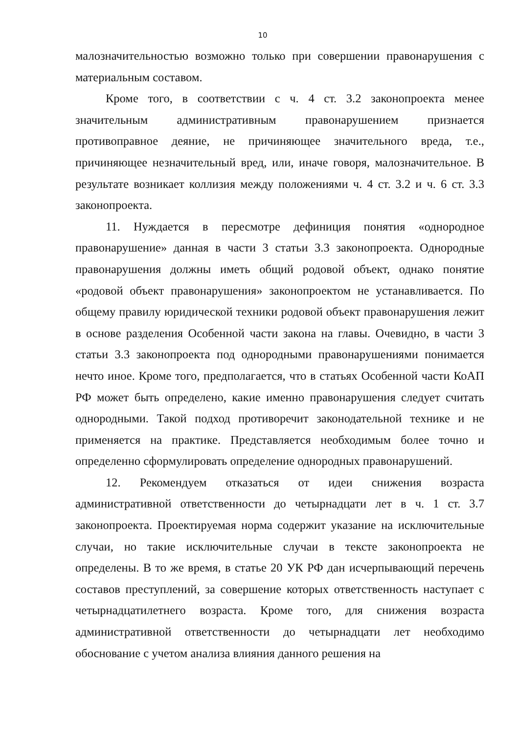10
малозначительностью возможно только при совершении правонарушения с материальным составом.
Кроме того, в соответствии с ч. 4 ст. 3.2 законопроекта менее значительным административным правонарушением признается противоправное деяние, не причиняющее значительного вреда, т.е., причиняющее незначительный вред, или, иначе говоря, малозначительное. В результате возникает коллизия между положениями ч. 4 ст. 3.2 и ч. 6 ст. 3.3 законопроекта.
11. Нуждается в пересмотре дефиниция понятия «однородное правонарушение» данная в части 3 статьи 3.3 законопроекта. Однородные правонарушения должны иметь общий родовой объект, однако понятие «родовой объект правонарушения» законопроектом не устанавливается. По общему правилу юридической техники родовой объект правонарушения лежит в основе разделения Особенной части закона на главы. Очевидно, в части 3 статьи 3.3 законопроекта под однородными правонарушениями понимается нечто иное. Кроме того, предполагается, что в статьях Особенной части КоАП РФ может быть определено, какие именно правонарушения следует считать однородными. Такой подход противоречит законодательной технике и не применяется на практике. Представляется необходимым более точно и определенно сформулировать определение однородных правонарушений.
12. Рекомендуем отказаться от идеи снижения возраста административной ответственности до четырнадцати лет в ч. 1 ст. 3.7 законопроекта. Проектируемая норма содержит указание на исключительные случаи, но такие исключительные случаи в тексте законопроекта не определены. В то же время, в статье 20 УК РФ дан исчерпывающий перечень составов преступлений, за совершение которых ответственность наступает с четырнадцатилетнего возраста. Кроме того, для снижения возраста административной ответственности до четырнадцати лет необходимо обоснование с учетом анализа влияния данного решения на